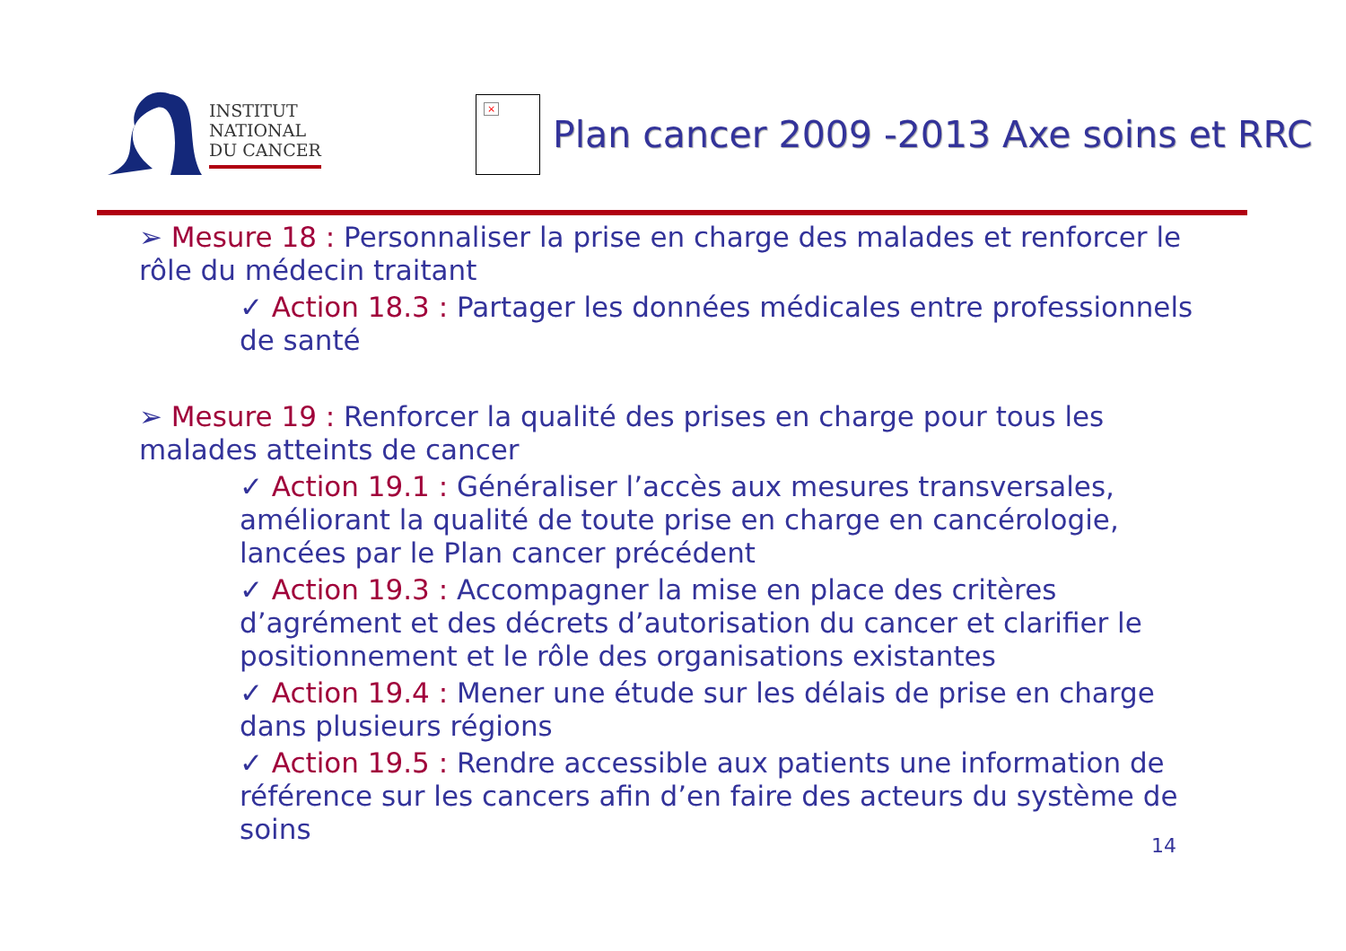INSTITUT
NATIONAL
DU CANCER
×
Plan cancer 2009 -2013 Axe soins et RRC
➢ Mesure 18 : Personnaliser la prise en charge des malades et renforcer le rôle du médecin traitant
✓ Action 18.3 : Partager les données médicales entre professionnels de santé
➢ Mesure 19 : Renforcer la qualité des prises en charge pour tous les malades atteints de cancer
✓ Action 19.1 : Généraliser l’accès aux mesures transversales, améliorant la qualité de toute prise en charge en cancérologie, lancées par le Plan cancer précédent
✓ Action 19.3 : Accompagner la mise en place des critères d’agrément et des décrets d’autorisation du cancer et clarifier le positionnement et le rôle des organisations existantes
✓ Action 19.4 : Mener une étude sur les délais de prise en charge dans plusieurs régions
✓ Action 19.5 : Rendre accessible aux patients une information de référence sur les cancers afin d’en faire des acteurs du système de soins
14